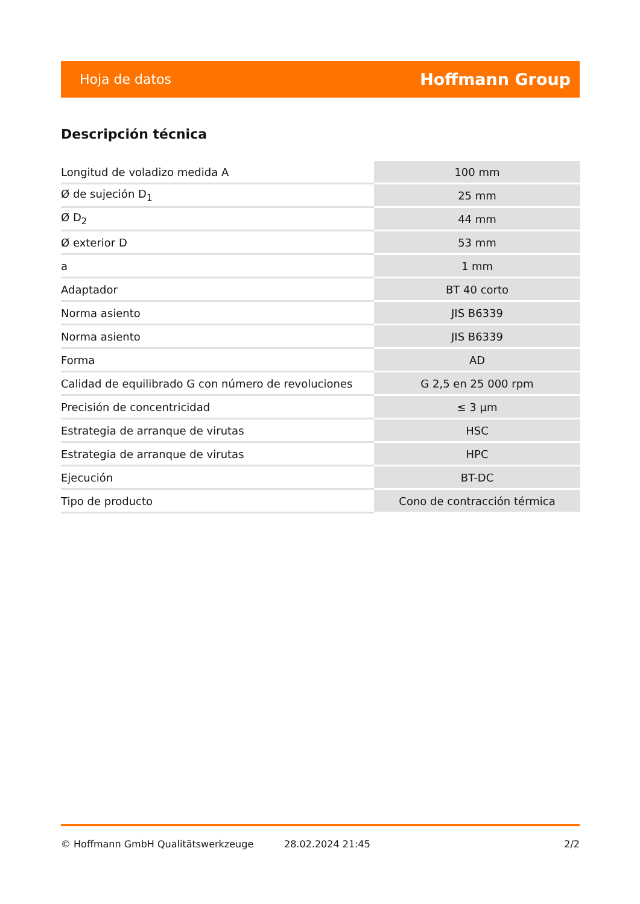Hoja de datos Hoffmann Group
Descripción técnica
| Longitud de voladizo medida A | 100 mm |
| Ø de sujeción D<sub>1</sub> | 25 mm |
| Ø D<sub>2</sub> | 44 mm |
| Ø exterior D | 53 mm |
| a | 1 mm |
| Adaptador | BT 40 corto |
| Norma asiento | JIS B6339 |
| Norma asiento | JIS B6339 |
| Forma | AD |
| Calidad de equilibrado G con número de revoluciones | G 2,5 en 25 000 rpm |
| Precisión de concentricidad | ≤ 3 µm |
| Estrategia de arranque de virutas | HSC |
| Estrategia de arranque de virutas | HPC |
| Ejecución | BT-DC |
| Tipo de producto | Cono de contracción térmica |
© Hoffmann GmbH Qualitätswerkzeuge 28.02.2024 21:45 2/2